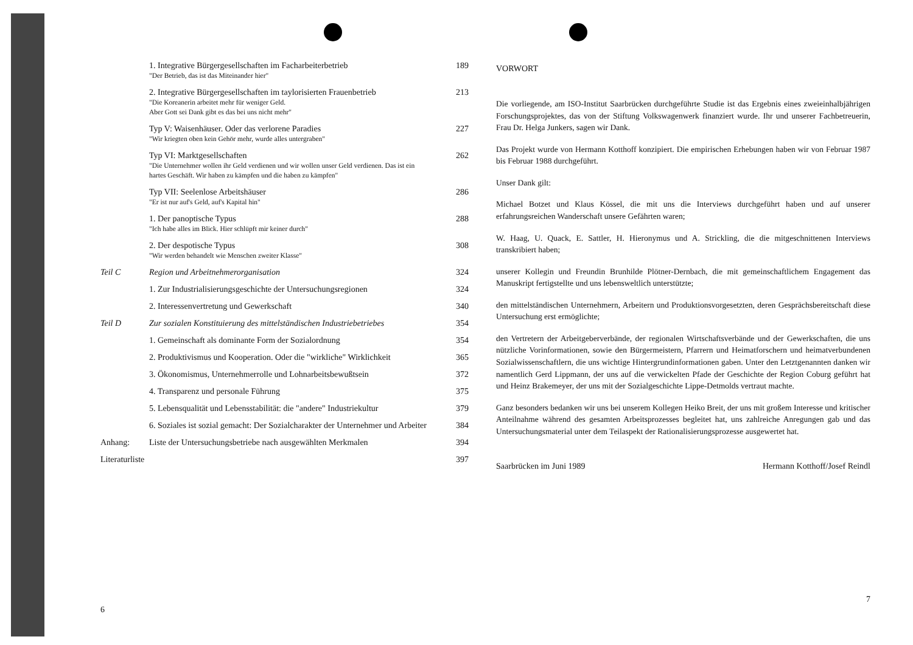1. Integrative Bürgergesellschaften im Facharbeiterbetrieb
"Der Betrieb, das ist das Miteinander hier"
189
2. Integrative Bürgergesellschaften im taylorisierten Frauenbetrieb
"Die Koreanerin arbeitet mehr für weniger Geld.
Aber Gott sei Dank gibt es das bei uns nicht mehr"
213
Typ V: Waisenhäuser. Oder das verlorene Paradies
"Wir kriegten oben kein Gehör mehr, wurde alles untergraben"
227
Typ VI: Marktgesellschaften
"Die Unternehmer wollen ihr Geld verdienen und wir wollen unser Geld verdienen. Das ist ein hartes Geschäft. Wir haben zu kämpfen und die haben zu kämpfen"
262
Typ VII: Seelenlose Arbeitshäuser
"Er ist nur auf's Geld, auf's Kapital hin"
286
1. Der panoptische Typus
"Ich habe alles im Blick. Hier schlüpft mir keiner durch"
288
2. Der despotische Typus
"Wir werden behandelt wie Menschen zweiter Klasse"
308
Teil C Region und Arbeitnehmerorganisation
324
1. Zur Industrialisierungsgeschichte der Untersuchungsregionen
324
2. Interessenvertretung und Gewerkschaft
340
Teil D Zur sozialen Konstituierung des mittelständischen Industriebetriebes
354
1. Gemeinschaft als dominante Form der Sozialordnung
354
2. Produktivismus und Kooperation. Oder die "wirkliche" Wirklichkeit
365
3. Ökonomismus, Unternehmerrolle und Lohnarbeitsbewußtsein
372
4. Transparenz und personale Führung
375
5. Lebensqualität und Lebensstabilität: die "andere" Industriekultur
379
6. Soziales ist sozial gemacht: Der Sozialcharakter der Unternehmer und Arbeiter
384
Anhang: Liste der Untersuchungsbetriebe nach ausgewählten Merkmalen
394
Literaturliste 397
6
VORWORT
Die vorliegende, am ISO-Institut Saarbrücken durchgeführte Studie ist das Ergebnis eines zweieinhalbjährigen Forschungsprojektes, das von der Stiftung Volkswagenwerk finanziert wurde. Ihr und unserer Fachbetreuerin, Frau Dr. Helga Junkers, sagen wir Dank.
Das Projekt wurde von Hermann Kotthoff konzipiert. Die empirischen Erhebungen haben wir von Februar 1987 bis Februar 1988 durchgeführt.
Unser Dank gilt:
Michael Botzet und Klaus Kössel, die mit uns die Interviews durchgeführt haben und auf unserer erfahrungsreichen Wanderschaft unsere Gefährten waren;
W. Haag, U. Quack, E. Sattler, H. Hieronymus und A. Strickling, die die mitgeschnittenen Interviews transkribiert haben;
unserer Kollegin und Freundin Brunhilde Plötner-Dernbach, die mit gemeinschaftlichem Engagement das Manuskript fertigstellte und uns lebensweltlich unterstützte;
den mittelständischen Unternehmern, Arbeitern und Produktionsvorgesetzten, deren Gesprächsbereitschaft diese Untersuchung erst ermöglichte;
den Vertretern der Arbeitgeberverbände, der regionalen Wirtschaftsverbände und der Gewerkschaften, die uns nützliche Vorinformationen, sowie den Bürgermeistern, Pfarrern und Heimatforschern und heimatverbundenen Sozialwissenschaftlern, die uns wichtige Hintergrundinformationen gaben. Unter den Letztgenannten danken wir namentlich Gerd Lippmann, der uns auf die verwickelten Pfade der Geschichte der Region Coburg geführt hat und Heinz Brakemeyer, der uns mit der Sozialgeschichte Lippe-Detmolds vertraut machte.
Ganz besonders bedanken wir uns bei unserem Kollegen Heiko Breit, der uns mit großem Interesse und kritischer Anteilnahme während des gesamten Arbeitsprozesses begleitet hat, uns zahlreiche Anregungen gab und das Untersuchungsmaterial unter dem Teilaspekt der Rationalisierungsprozesse ausgewertet hat.
Saarbrücken im Juni 1989 Hermann Kotthoff/Josef Reindl
7